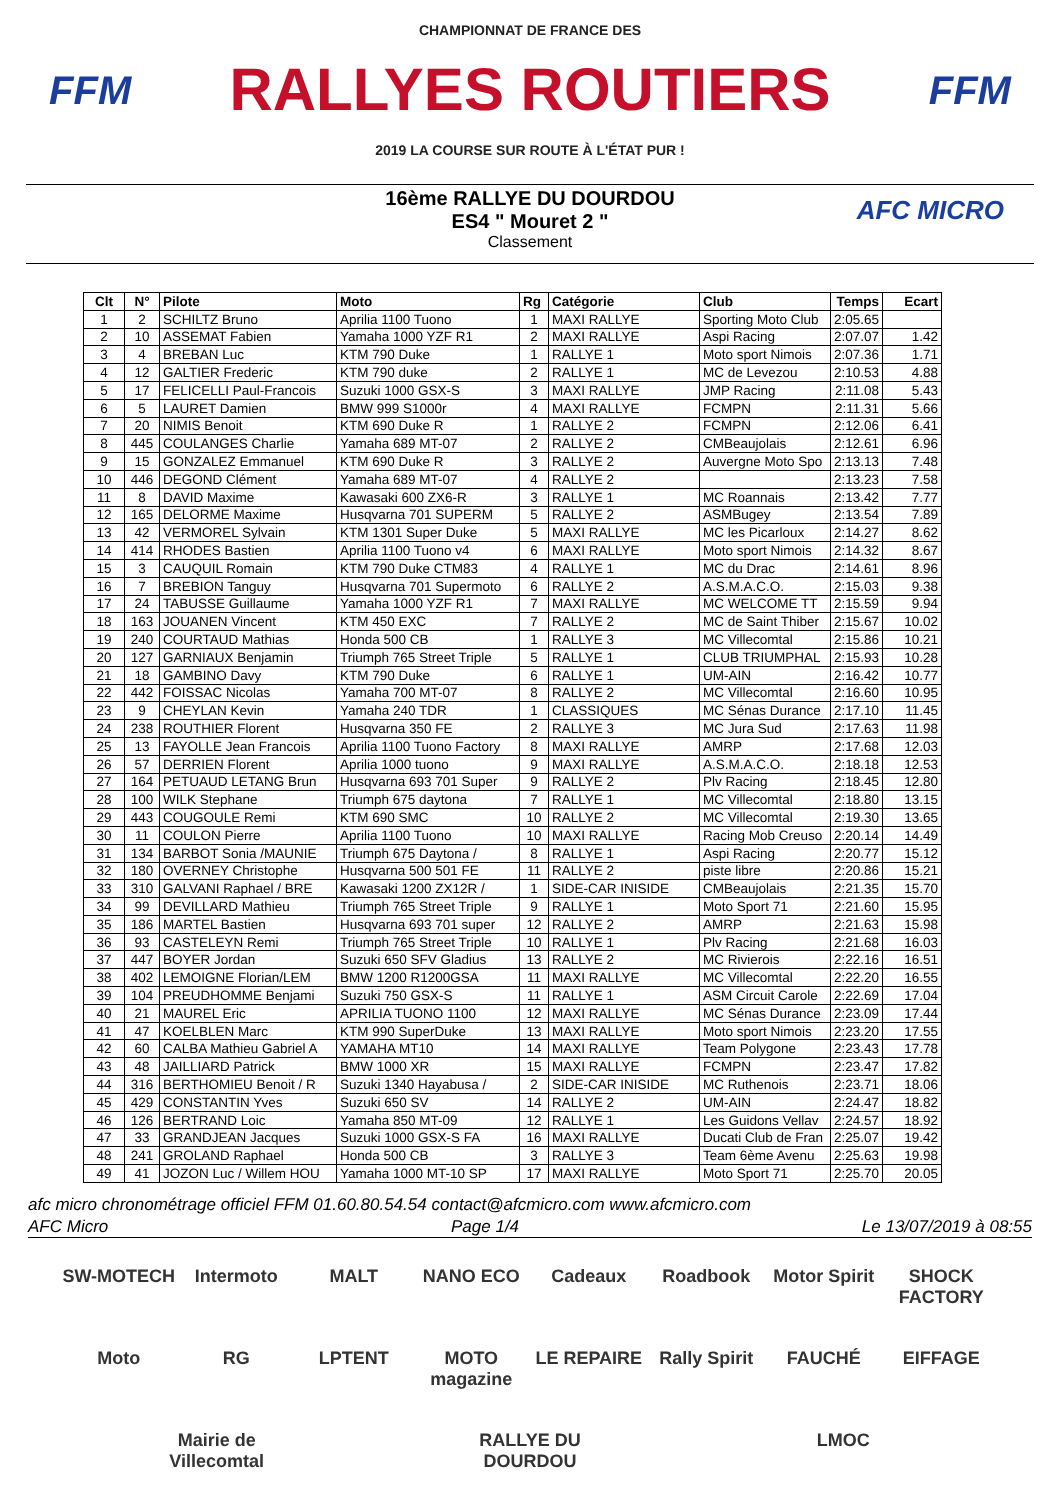FFM
CHAMPIONNAT DE FRANCE DES
RALLYES ROUTIERS
2019 LA COURSE SUR ROUTE À L'ÉTAT PUR !
FFM
16ème RALLYE DU DOURDOU
ES4 " Mouret 2 "
Classement
AFC MICRO
| Clt | N° | Pilote | Moto | Rg | Catégorie | Club | Temps | Ecart |
| --- | --- | --- | --- | --- | --- | --- | --- | --- |
| 1 | 2 | SCHILTZ Bruno | Aprilia 1100 Tuono | 1 | MAXI RALLYE | Sporting Moto Club | 2:05.65 | |
| 2 | 10 | ASSEMAT Fabien | Yamaha 1000 YZF R1 | 2 | MAXI RALLYE | Aspi Racing | 2:07.07 | 1.42 |
| 3 | 4 | BREBAN Luc | KTM 790 Duke | 1 | RALLYE 1 | Moto sport Nimois | 2:07.36 | 1.71 |
| 4 | 12 | GALTIER Frederic | KTM 790 duke | 2 | RALLYE 1 | MC de Levezou | 2:10.53 | 4.88 |
| 5 | 17 | FELICELLI Paul-Francois | Suzuki 1000 GSX-S | 3 | MAXI RALLYE | JMP Racing | 2:11.08 | 5.43 |
| 6 | 5 | LAURET Damien | BMW 999 S1000r | 4 | MAXI RALLYE | FCMPN | 2:11.31 | 5.66 |
| 7 | 20 | NIMIS Benoit | KTM 690 Duke R | 1 | RALLYE 2 | FCMPN | 2:12.06 | 6.41 |
| 8 | 445 | COULANGES Charlie | Yamaha 689 MT-07 | 2 | RALLYE 2 | CMBeaujolais | 2:12.61 | 6.96 |
| 9 | 15 | GONZALEZ Emmanuel | KTM 690 Duke R | 3 | RALLYE 2 | Auvergne Moto Spo | 2:13.13 | 7.48 |
| 10 | 446 | DEGOND Clément | Yamaha 689 MT-07 | 4 | RALLYE 2 | | 2:13.23 | 7.58 |
| 11 | 8 | DAVID Maxime | Kawasaki 600 ZX6-R | 3 | RALLYE 1 | MC Roannais | 2:13.42 | 7.77 |
| 12 | 165 | DELORME Maxime | Husqvarna 701 SUPERM | 5 | RALLYE 2 | ASMBugey | 2:13.54 | 7.89 |
| 13 | 42 | VERMOREL Sylvain | KTM 1301 Super Duke | 5 | MAXI RALLYE | MC les Picarloux | 2:14.27 | 8.62 |
| 14 | 414 | RHODES Bastien | Aprilia 1100 Tuono v4 | 6 | MAXI RALLYE | Moto sport Nimois | 2:14.32 | 8.67 |
| 15 | 3 | CAUQUIL Romain | KTM 790 Duke CTM83 | 4 | RALLYE 1 | MC du Drac | 2:14.61 | 8.96 |
| 16 | 7 | BREBION Tanguy | Husqvarna 701 Supermoto | 6 | RALLYE 2 | A.S.M.A.C.O. | 2:15.03 | 9.38 |
| 17 | 24 | TABUSSE Guillaume | Yamaha 1000 YZF R1 | 7 | MAXI RALLYE | MC WELCOME TT | 2:15.59 | 9.94 |
| 18 | 163 | JOUANEN Vincent | KTM 450 EXC | 7 | RALLYE 2 | MC de Saint Thiber | 2:15.67 | 10.02 |
| 19 | 240 | COURTAUD Mathias | Honda 500 CB | 1 | RALLYE 3 | MC Villecomtal | 2:15.86 | 10.21 |
| 20 | 127 | GARNIAUX Benjamin | Triumph 765 Street Triple | 5 | RALLYE 1 | CLUB TRIUMPHAL | 2:15.93 | 10.28 |
| 21 | 18 | GAMBINO Davy | KTM 790 Duke | 6 | RALLYE 1 | UM-AIN | 2:16.42 | 10.77 |
| 22 | 442 | FOISSAC Nicolas | Yamaha 700 MT-07 | 8 | RALLYE 2 | MC Villecomtal | 2:16.60 | 10.95 |
| 23 | 9 | CHEYLAN Kevin | Yamaha 240 TDR | 1 | CLASSIQUES | MC Sénas Durance | 2:17.10 | 11.45 |
| 24 | 238 | ROUTHIER Florent | Husqvarna 350 FE | 2 | RALLYE 3 | MC Jura Sud | 2:17.63 | 11.98 |
| 25 | 13 | FAYOLLE Jean Francois | Aprilia 1100 Tuono Factory | 8 | MAXI RALLYE | AMRP | 2:17.68 | 12.03 |
| 26 | 57 | DERRIEN Florent | Aprilia 1000 tuono | 9 | MAXI RALLYE | A.S.M.A.C.O. | 2:18.18 | 12.53 |
| 27 | 164 | PETUAUD LETANG Brun | Husqvarna 693 701 Super | 9 | RALLYE 2 | Plv Racing | 2:18.45 | 12.80 |
| 28 | 100 | WILK Stephane | Triumph 675 daytona | 7 | RALLYE 1 | MC Villecomtal | 2:18.80 | 13.15 |
| 29 | 443 | COUGOULE Remi | KTM 690 SMC | 10 | RALLYE 2 | MC Villecomtal | 2:19.30 | 13.65 |
| 30 | 11 | COULON Pierre | Aprilia 1100 Tuono | 10 | MAXI RALLYE | Racing Mob Creuso | 2:20.14 | 14.49 |
| 31 | 134 | BARBOT Sonia /MAUNIE | Triumph 675 Daytona / | 8 | RALLYE 1 | Aspi Racing | 2:20.77 | 15.12 |
| 32 | 180 | OVERNEY Christophe | Husqvarna 500 501 FE | 11 | RALLYE 2 | piste libre | 2:20.86 | 15.21 |
| 33 | 310 | GALVANI Raphael / BRE | Kawasaki 1200 ZX12R / | 1 | SIDE-CAR INISIDE | CMBeaujolais | 2:21.35 | 15.70 |
| 34 | 99 | DEVILLARD Mathieu | Triumph 765 Street Triple | 9 | RALLYE 1 | Moto Sport 71 | 2:21.60 | 15.95 |
| 35 | 186 | MARTEL Bastien | Husqvarna 693 701 super | 12 | RALLYE 2 | AMRP | 2:21.63 | 15.98 |
| 36 | 93 | CASTELEYN Remi | Triumph 765 Street Triple | 10 | RALLYE 1 | Plv Racing | 2:21.68 | 16.03 |
| 37 | 447 | BOYER Jordan | Suzuki 650 SFV Gladius | 13 | RALLYE 2 | MC Rivierois | 2:22.16 | 16.51 |
| 38 | 402 | LEMOIGNE Florian/LEM | BMW 1200 R1200GSA | 11 | MAXI RALLYE | MC Villecomtal | 2:22.20 | 16.55 |
| 39 | 104 | PREUDHOMME Benjami | Suzuki 750 GSX-S | 11 | RALLYE 1 | ASM Circuit Carole | 2:22.69 | 17.04 |
| 40 | 21 | MAUREL Eric | APRILIA TUONO 1100 | 12 | MAXI RALLYE | MC Sénas Durance | 2:23.09 | 17.44 |
| 41 | 47 | KOELBLEN Marc | KTM 990 SuperDuke | 13 | MAXI RALLYE | Moto sport Nimois | 2:23.20 | 17.55 |
| 42 | 60 | CALBA Mathieu Gabriel A | YAMAHA MT10 | 14 | MAXI RALLYE | Team Polygone | 2:23.43 | 17.78 |
| 43 | 48 | JAILLIARD Patrick | BMW 1000 XR | 15 | MAXI RALLYE | FCMPN | 2:23.47 | 17.82 |
| 44 | 316 | BERTHOMIEU Benoit / R | Suzuki 1340 Hayabusa / | 2 | SIDE-CAR INISIDE | MC Ruthenois | 2:23.71 | 18.06 |
| 45 | 429 | CONSTANTIN Yves | Suzuki 650 SV | 14 | RALLYE 2 | UM-AIN | 2:24.47 | 18.82 |
| 46 | 126 | BERTRAND Loic | Yamaha 850 MT-09 | 12 | RALLYE 1 | Les Guidons Vellav | 2:24.57 | 18.92 |
| 47 | 33 | GRANDJEAN Jacques | Suzuki 1000 GSX-S FA | 16 | MAXI RALLYE | Ducati Club de Fran | 2:25.07 | 19.42 |
| 48 | 241 | GROLAND Raphael | Honda 500 CB | 3 | RALLYE 3 | Team 6ème Avenu | 2:25.63 | 19.98 |
| 49 | 41 | JOZON Luc / Willem HOU | Yamaha 1000 MT-10 SP | 17 | MAXI RALLYE | Moto Sport 71 | 2:25.70 | 20.05 |
afc micro chronométrage officiel FFM 01.60.80.54.54 contact@afcmicro.com www.afcmicro.com
AFC Micro Page 1/4 Le 13/07/2019 à 08:55
SW-MOTECH Intermoto MALT NANO ECO Cadeaux Roadbook Motor Spirit SHOCK FACTORY Moto RG LPTENT MOTO magazine LE REPAIRE Rally Spirit FAUCHÉ EIFFAGE Mairie de Villecomtal RALLYE DU DOURDOU LMOC